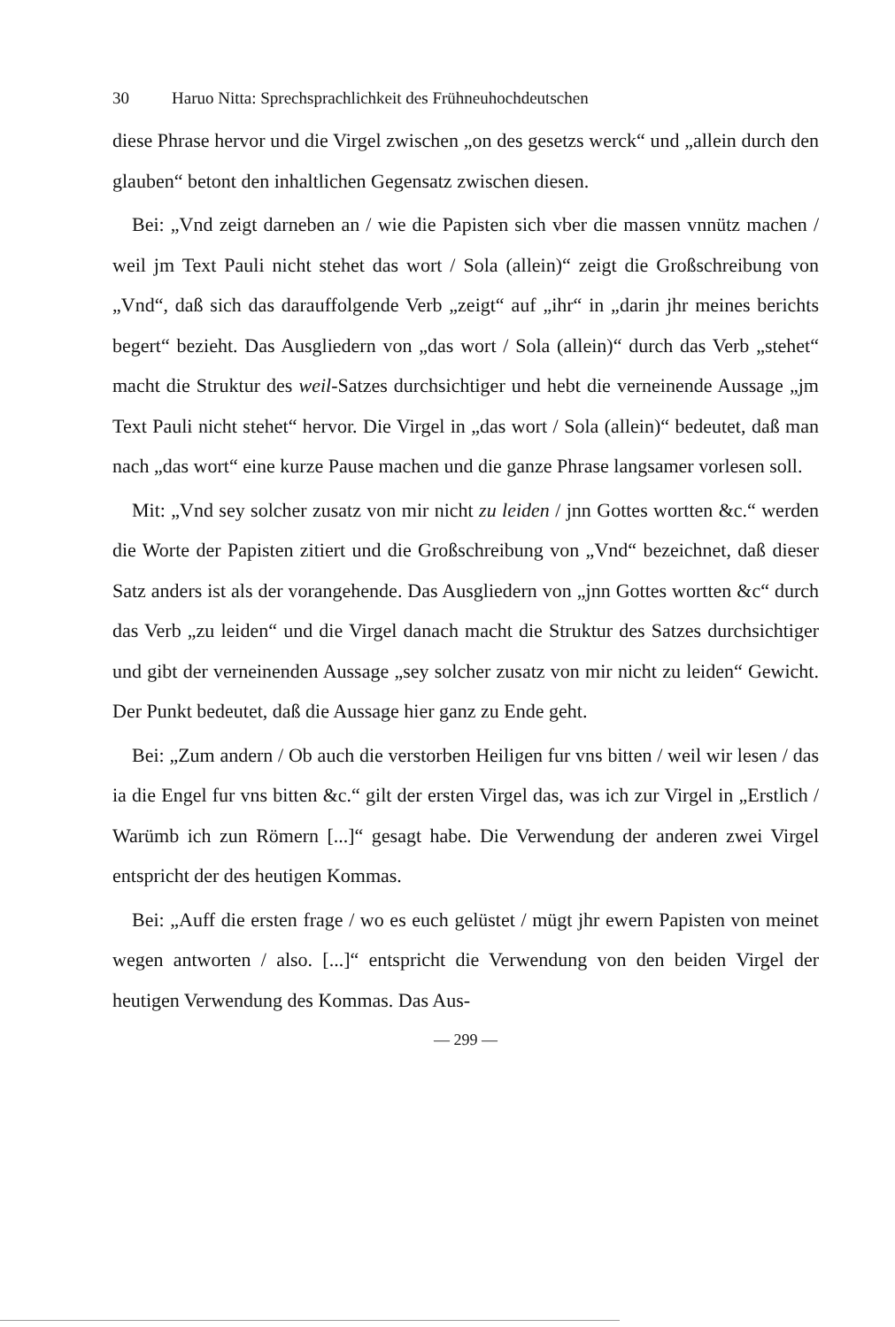30 Haruo Nitta: Sprechsprachlichkeit des Frühneuhochdeutschen
diese Phrase hervor und die Virgel zwischen „on des gesetzs werck“ und „allein durch den glauben“ betont den inhaltlichen Gegensatz zwischen diesen.
Bei: „Vnd zeigt darneben an / wie die Papisten sich vber die massen vnnütz machen / weil jm Text Pauli nicht stehet das wort / Sola (allein)“ zeigt die Großschreibung von „Vnd“, daß sich das darauffolgende Verb „zeigt“ auf „ihr“ in „darin jhr meines berichts begert“ bezieht. Das Ausgliedern von „das wort / Sola (allein)“ durch das Verb „stehet“ macht die Struktur des weil-Satzes durchsichtiger und hebt die verneinende Aussage „jm Text Pauli nicht stehet“ hervor. Die Virgel in „das wort / Sola (allein)“ bedeutet, daß man nach „das wort“ eine kurze Pause machen und die ganze Phrase langsamer vorlesen soll.
Mit: „Vnd sey solcher zusatz von mir nicht zu leiden / jnn Gottes wortten &c.“ werden die Worte der Papisten zitiert und die Großschreibung von „Vnd“ bezeichnet, daß dieser Satz anders ist als der vorangehende. Das Ausgliedern von „jnn Gottes wortten &c“ durch das Verb „zu leiden“ und die Virgel danach macht die Struktur des Satzes durchsichtiger und gibt der verneinenden Aussage „sey solcher zusatz von mir nicht zu leiden“ Gewicht. Der Punkt bedeutet, daß die Aussage hier ganz zu Ende geht.
Bei: „Zum andern / Ob auch die verstorben Heiligen fur vns bitten / weil wir lesen / das ia die Engel fur vns bitten &c.“ gilt der ersten Virgel das, was ich zur Virgel in „Erstlich / Warümb ich zun Römern [...]“ gesagt habe. Die Verwendung der anderen zwei Virgel entspricht der des heutigen Kommas.
Bei: „Auff die ersten frage / wo es euch gelüstet / mügt jhr ewern Papisten von meinet wegen antworten / also. [...]“ entspricht die Verwendung von den beiden Virgel der heutigen Verwendung des Kommas. Das Aus-
— 299 —